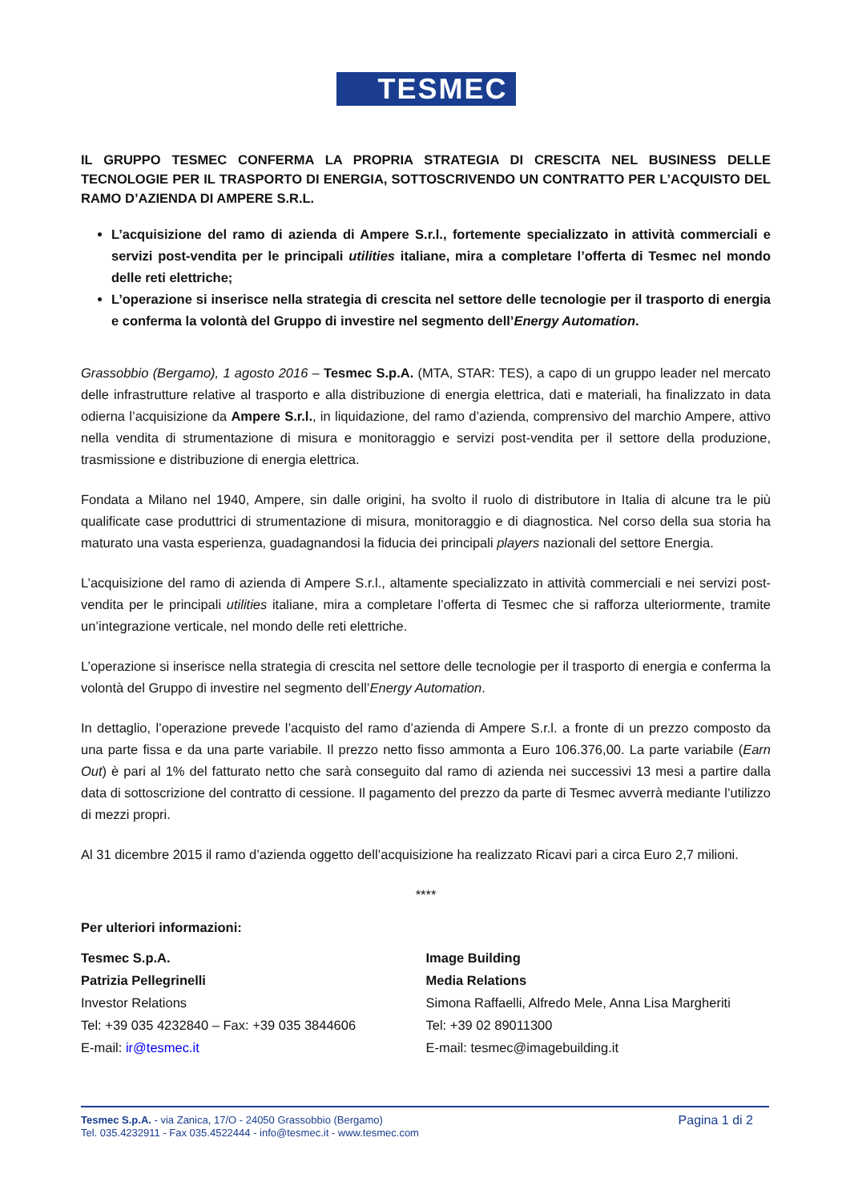TESMEC
IL GRUPPO TESMEC CONFERMA LA PROPRIA STRATEGIA DI CRESCITA NEL BUSINESS DELLE TECNOLOGIE PER IL TRASPORTO DI ENERGIA, SOTTOSCRIVENDO UN CONTRATTO PER L’ACQUISTO DEL RAMO D’AZIENDA DI AMPERE S.R.L.
L’acquisizione del ramo di azienda di Ampere S.r.l., fortemente specializzato in attività commerciali e servizi post-vendita per le principali utilities italiane, mira a completare l’offerta di Tesmec nel mondo delle reti elettriche;
L’operazione si inserisce nella strategia di crescita nel settore delle tecnologie per il trasporto di energia e conferma la volontà del Gruppo di investire nel segmento dell’Energy Automation.
Grassobbio (Bergamo), 1 agosto 2016 – Tesmec S.p.A. (MTA, STAR: TES), a capo di un gruppo leader nel mercato delle infrastrutture relative al trasporto e alla distribuzione di energia elettrica, dati e materiali, ha finalizzato in data odierna l’acquisizione da Ampere S.r.l., in liquidazione, del ramo d’azienda, comprensivo del marchio Ampere, attivo nella vendita di strumentazione di misura e monitoraggio e servizi post-vendita per il settore della produzione, trasmissione e distribuzione di energia elettrica.
Fondata a Milano nel 1940, Ampere, sin dalle origini, ha svolto il ruolo di distributore in Italia di alcune tra le più qualificate case produttrici di strumentazione di misura, monitoraggio e di diagnostica. Nel corso della sua storia ha maturato una vasta esperienza, guadagnandosi la fiducia dei principali players nazionali del settore Energia.
L’acquisizione del ramo di azienda di Ampere S.r.l., altamente specializzato in attività commerciali e nei servizi post-vendita per le principali utilities italiane, mira a completare l’offerta di Tesmec che si rafforza ulteriormente, tramite un’integrazione verticale, nel mondo delle reti elettriche.
L’operazione si inserisce nella strategia di crescita nel settore delle tecnologie per il trasporto di energia e conferma la volontà del Gruppo di investire nel segmento dell’Energy Automation.
In dettaglio, l’operazione prevede l’acquisto del ramo d’azienda di Ampere S.r.l. a fronte di un prezzo composto da una parte fissa e da una parte variabile. Il prezzo netto fisso ammonta a Euro 106.376,00. La parte variabile (Earn Out) è pari al 1% del fatturato netto che sarà conseguito dal ramo di azienda nei successivi 13 mesi a partire dalla data di sottoscrizione del contratto di cessione. Il pagamento del prezzo da parte di Tesmec avverrà mediante l’utilizzo di mezzi propri.
Al 31 dicembre 2015 il ramo d’azienda oggetto dell’acquisizione ha realizzato Ricavi pari a circa Euro 2,7 milioni.
****
Per ulteriori informazioni:
Tesmec S.p.A.
Patrizia Pellegrinelli
Investor Relations
Tel: +39 035 4232840 – Fax: +39 035 3844606
E-mail: ir@tesmec.it
Image Building
Media Relations
Simona Raffaelli, Alfredo Mele, Anna Lisa Margheriti
Tel: +39 02 89011300
E-mail: tesmec@imagebuilding.it
Tesmec S.p.A. - via Zanica, 17/O - 24050 Grassobbio (Bergamo)
Tel. 035.4232911 - Fax 035.4522444 - info@tesmec.it - www.tesmec.com
Pagina 1 di 2